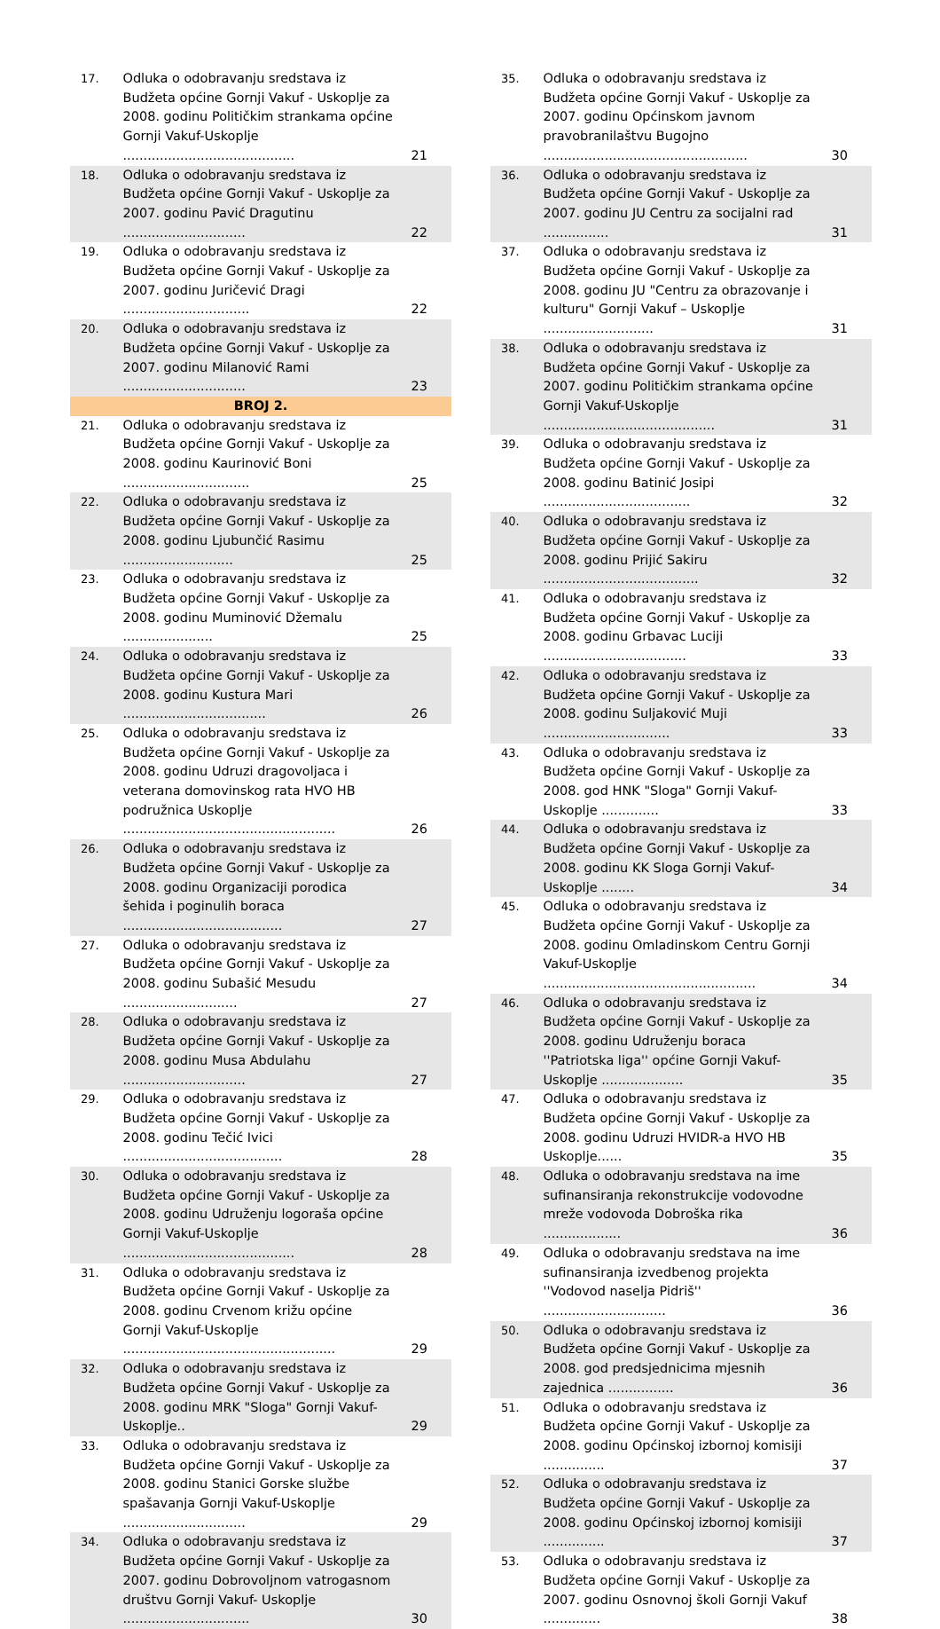| 17. | Odluka o odobravanju sredstava iz Budžeta općine Gornji Vakuf - Uskoplje za 2008. godinu Političkim strankama općine Gornji Vakuf-Uskoplje .......................................... | 21 |
| 18. | Odluka o odobravanju sredstava iz Budžeta općine Gornji Vakuf - Uskoplje za 2007. godinu Pavić Dragutinu .............................. | 22 |
| 19. | Odluka o odobravanju sredstava iz Budžeta općine Gornji Vakuf - Uskoplje za 2007. godinu Juričević Dragi ............................... | 22 |
| 20. | Odluka o odobravanju sredstava iz Budžeta općine Gornji Vakuf - Uskoplje za 2007. godinu Milanović Rami .............................. | 23 |
| BROJ 2. | | |
| 21. | Odluka o odobravanju sredstava iz Budžeta općine Gornji Vakuf - Uskoplje za 2008. godinu Kaurinović Boni ............................... | 25 |
| 22. | Odluka o odobravanju sredstava iz Budžeta općine Gornji Vakuf - Uskoplje za 2008. godinu Ljubunčić Rasimu ........................... | 25 |
| 23. | Odluka o odobravanju sredstava iz Budžeta općine Gornji Vakuf - Uskoplje za 2008. godinu Muminović Džemalu ...................... | 25 |
| 24. | Odluka o odobravanju sredstava iz Budžeta općine Gornji Vakuf - Uskoplje za 2008. godinu Kustura Mari ................................... | 26 |
| 25. | Odluka o odobravanju sredstava iz Budžeta općine Gornji Vakuf - Uskoplje za 2008. godinu Udruzi dragovoljaca i veterana domovinskog rata HVO HB podružnica Uskoplje .................................................... | 26 |
| 26. | Odluka o odobravanju sredstava iz Budžeta općine Gornji Vakuf - Uskoplje za 2008. godinu Organizaciji porodica šehida i poginulih boraca ....................................... | 27 |
| 27. | Odluka o odobravanju sredstava iz Budžeta općine Gornji Vakuf - Uskoplje za 2008. godinu Subašić Mesudu ............................ | 27 |
| 28. | Odluka o odobravanju sredstava iz Budžeta općine Gornji Vakuf - Uskoplje za 2008. godinu Musa Abdulahu .............................. | 27 |
| 29. | Odluka o odobravanju sredstava iz Budžeta općine Gornji Vakuf - Uskoplje za 2008. godinu Tečić Ivici ....................................... | 28 |
| 30. | Odluka o odobravanju sredstava iz Budžeta općine Gornji Vakuf - Uskoplje za 2008. godinu Udruženju logoraša općine Gornji Vakuf-Uskoplje .......................................... | 28 |
| 31. | Odluka o odobravanju sredstava iz Budžeta općine Gornji Vakuf - Uskoplje za 2008. godinu Crvenom križu općine Gornji Vakuf-Uskoplje .................................................... | 29 |
| 32. | Odluka o odobravanju sredstava iz Budžeta općine Gornji Vakuf - Uskoplje za 2008. godinu MRK "Sloga" Gornji Vakuf-Uskoplje.. | 29 |
| 33. | Odluka o odobravanju sredstava iz Budžeta općine Gornji Vakuf - Uskoplje za 2008. godinu Stanici Gorske službe spašavanja Gornji Vakuf-Uskoplje .............................. | 29 |
| 34. | Odluka o odobravanju sredstava iz Budžeta općine Gornji Vakuf - Uskoplje za 2007. godinu Dobrovoljnom vatrogasnom društvu Gornji Vakuf- Uskoplje ............................... | 30 |
| 35. | Odluka o odobravanju sredstava iz Budžeta općine Gornji Vakuf - Uskoplje za 2007. godinu Općinskom javnom pravobranilaštvu Bugojno .................................................. | 30 |
| 36. | Odluka o odobravanju sredstava iz Budžeta općine Gornji Vakuf - Uskoplje za 2007. godinu JU Centru za socijalni rad ................ | 31 |
| 37. | Odluka o odobravanju sredstava iz Budžeta općine Gornji Vakuf - Uskoplje za 2008. godinu JU "Centru za obrazovanje i kulturu" Gornji Vakuf – Uskoplje ........................... | 31 |
| 38. | Odluka o odobravanju sredstava iz Budžeta općine Gornji Vakuf - Uskoplje za 2007. godinu Političkim strankama općine Gornji Vakuf-Uskoplje .......................................... | 31 |
| 39. | Odluka o odobravanju sredstava iz Budžeta općine Gornji Vakuf - Uskoplje za 2008. godinu Batinić Josipi .................................... | 32 |
| 40. | Odluka o odobravanju sredstava iz Budžeta općine Gornji Vakuf - Uskoplje za 2008. godinu Prijić Sakiru ...................................... | 32 |
| 41. | Odluka o odobravanju sredstava iz Budžeta općine Gornji Vakuf - Uskoplje za 2008. godinu Grbavac Luciji ................................... | 33 |
| 42. | Odluka o odobravanju sredstava iz Budžeta općine Gornji Vakuf - Uskoplje za 2008. godinu Suljaković Muji ............................... | 33 |
| 43. | Odluka o odobravanju sredstava iz Budžeta općine Gornji Vakuf - Uskoplje za 2008. god HNK "Sloga" Gornji Vakuf-Uskoplje .............. | 33 |
| 44. | Odluka o odobravanju sredstava iz Budžeta općine Gornji Vakuf - Uskoplje za 2008. godinu KK Sloga Gornji Vakuf-Uskoplje ........ | 34 |
| 45. | Odluka o odobravanju sredstava iz Budžeta općine Gornji Vakuf - Uskoplje za 2008. godinu Omladinskom Centru Gornji Vakuf-Uskoplje .................................................... | 34 |
| 46. | Odluka o odobravanju sredstava iz Budžeta općine Gornji Vakuf - Uskoplje za 2008. godinu Udruženju boraca ''Patriotska liga'' općine Gornji Vakuf- Uskoplje .................... | 35 |
| 47. | Odluka o odobravanju sredstava iz Budžeta općine Gornji Vakuf - Uskoplje za 2008. godinu Udruzi HVIDR-a HVO HB Uskoplje...... | 35 |
| 48. | Odluka o odobravanju sredstava na ime sufinansiranja rekonstrukcije vodovodne mreže vodovoda Dobroška rika ................... | 36 |
| 49. | Odluka o odobravanju sredstava na ime sufinansiranja izvedbenog projekta ''Vodovod naselja Pidriš'' .............................. | 36 |
| 50. | Odluka o odobravanju sredstava iz Budžeta općine Gornji Vakuf - Uskoplje za 2008. god predsjednicima mjesnih zajednica ................ | 36 |
| 51. | Odluka o odobravanju sredstava iz Budžeta općine Gornji Vakuf - Uskoplje za 2008. godinu Općinskoj izbornoj komisiji ............... | 37 |
| 52. | Odluka o odobravanju sredstava iz Budžeta općine Gornji Vakuf - Uskoplje za 2008. godinu Općinskoj izbornoj komisiji ............... | 37 |
| 53. | Odluka o odobravanju sredstava iz Budžeta općine Gornji Vakuf - Uskoplje za 2007. godinu Osnovnoj školi Gornji Vakuf .............. | 38 |